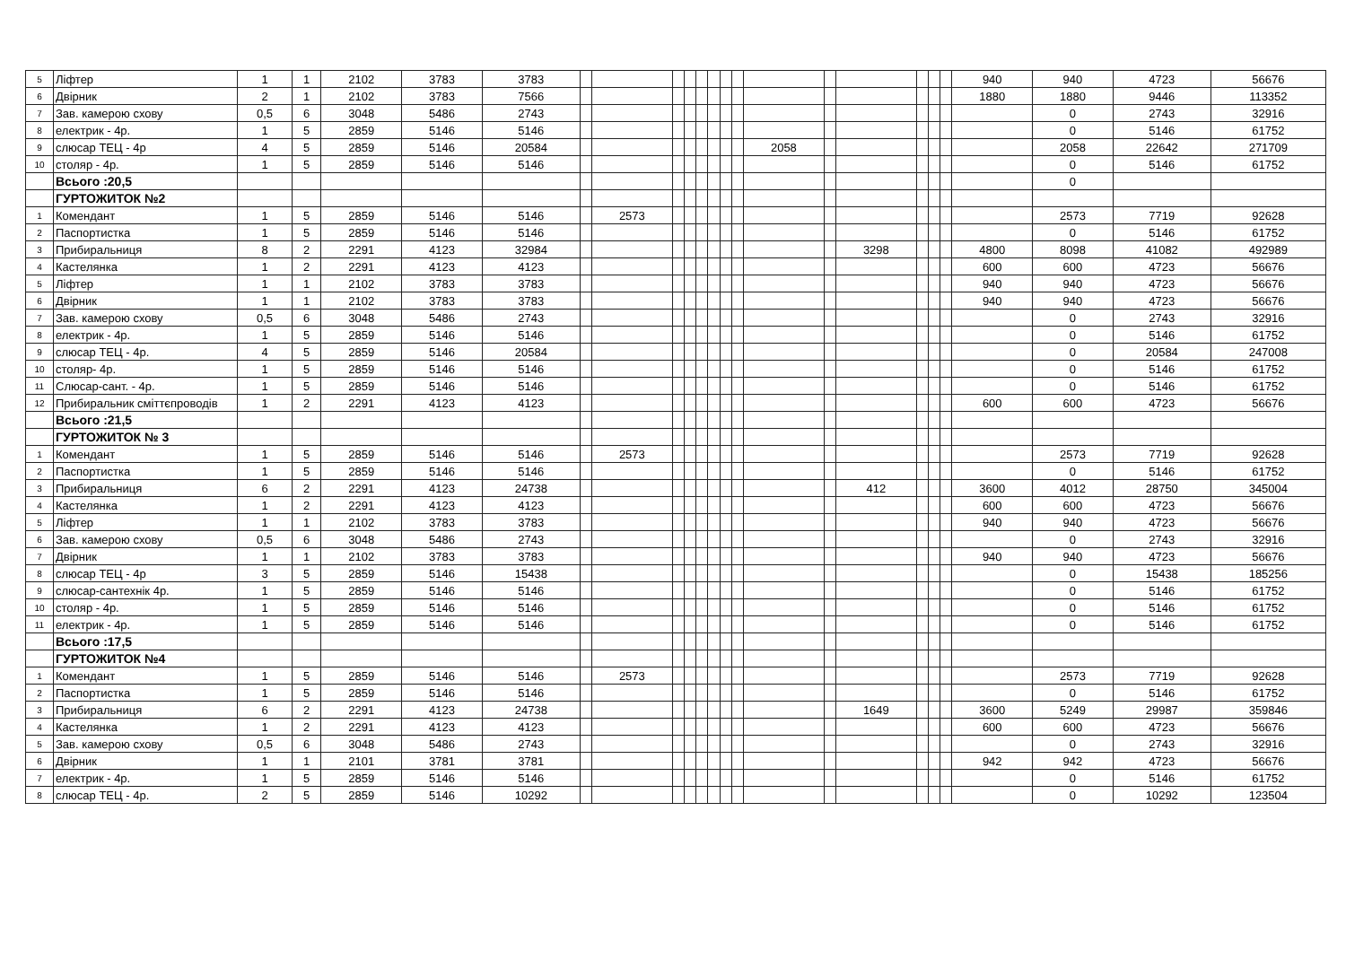| 5 | Ліфтер | 1 | 1 | 2102 | 3783 | 3783 | | | | | | | | | | | | | | | 940 | 940 | 4723 | 56676 |
| 6 | Двірник | 2 | 1 | 2102 | 3783 | 7566 | | | | | | | | | | | | | | | 1880 | 1880 | 9446 | 113352 |
| 7 | Зав. камерою схову | 0,5 | 6 | 3048 | 5486 | 2743 | | | | | | | | | | | | | | | | 0 | 2743 | 32916 |
| 8 | електрик - 4р. | 1 | 5 | 2859 | 5146 | 5146 | | | | | | | | | | | | | | | | 0 | 5146 | 61752 |
| 9 | слюсар ТЕЦ - 4р | 4 | 5 | 2859 | 5146 | 20584 | | | | | | | | | 2058 | | | | | | | 2058 | 22642 | 271709 |
| 10 | столяр - 4р. | 1 | 5 | 2859 | 5146 | 5146 | | | | | | | | | | | | | | | | 0 | 5146 | 61752 |
| | Всього :20,5 | | | | | | | | | | | | | | | | | | | | | 0 | | |
| | ГУРТОЖИТОК №2 | | | | | | | | | | | | | | | | | | | | | | | |
| 1 | Комендант | 1 | 5 | 2859 | 5146 | 5146 | | 2573 | | | | | | | | | | | | | | 2573 | 7719 | 92628 |
| 2 | Паспортистка | 1 | 5 | 2859 | 5146 | 5146 | | | | | | | | | | | | | | | | 0 | 5146 | 61752 |
| 3 | Прибиральниця | 8 | 2 | 2291 | 4123 | 32984 | | | | | | | | | | | 3298 | | | | 4800 | 8098 | 41082 | 492989 |
| 4 | Кастелянка | 1 | 2 | 2291 | 4123 | 4123 | | | | | | | | | | | | | | | 600 | 600 | 4723 | 56676 |
| 5 | Ліфтер | 1 | 1 | 2102 | 3783 | 3783 | | | | | | | | | | | | | | | 940 | 940 | 4723 | 56676 |
| 6 | Двірник | 1 | 1 | 2102 | 3783 | 3783 | | | | | | | | | | | | | | | 940 | 940 | 4723 | 56676 |
| 7 | Зав. камерою схову | 0,5 | 6 | 3048 | 5486 | 2743 | | | | | | | | | | | | | | | | 0 | 2743 | 32916 |
| 8 | електрик - 4р. | 1 | 5 | 2859 | 5146 | 5146 | | | | | | | | | | | | | | | | 0 | 5146 | 61752 |
| 9 | слюсар ТЕЦ - 4р. | 4 | 5 | 2859 | 5146 | 20584 | | | | | | | | | | | | | | | | 0 | 20584 | 247008 |
| 10 | столяр- 4р. | 1 | 5 | 2859 | 5146 | 5146 | | | | | | | | | | | | | | | | 0 | 5146 | 61752 |
| 11 | Слюсар-сант. - 4р. | 1 | 5 | 2859 | 5146 | 5146 | | | | | | | | | | | | | | | | 0 | 5146 | 61752 |
| 12 | Прибиральник сміттєпроводів | 1 | 2 | 2291 | 4123 | 4123 | | | | | | | | | | | | | | | 600 | 600 | 4723 | 56676 |
| | Всього :21,5 | | | | | | | | | | | | | | | | | | | | | | | |
| | ГУРТОЖИТОК № 3 | | | | | | | | | | | | | | | | | | | | | | | |
| 1 | Комендант | 1 | 5 | 2859 | 5146 | 5146 | | 2573 | | | | | | | | | | | | | | 2573 | 7719 | 92628 |
| 2 | Паспортистка | 1 | 5 | 2859 | 5146 | 5146 | | | | | | | | | | | | | | | | 0 | 5146 | 61752 |
| 3 | Прибиральниця | 6 | 2 | 2291 | 4123 | 24738 | | | | | | | | | | | 412 | | | | 3600 | 4012 | 28750 | 345004 |
| 4 | Кастелянка | 1 | 2 | 2291 | 4123 | 4123 | | | | | | | | | | | | | | | 600 | 600 | 4723 | 56676 |
| 5 | Ліфтер | 1 | 1 | 2102 | 3783 | 3783 | | | | | | | | | | | | | | | 940 | 940 | 4723 | 56676 |
| 6 | Зав. камерою схову | 0,5 | 6 | 3048 | 5486 | 2743 | | | | | | | | | | | | | | | | 0 | 2743 | 32916 |
| 7 | Двірник | 1 | 1 | 2102 | 3783 | 3783 | | | | | | | | | | | | | | | 940 | 940 | 4723 | 56676 |
| 8 | слюсар ТЕЦ - 4р | 3 | 5 | 2859 | 5146 | 15438 | | | | | | | | | | | | | | | | 0 | 15438 | 185256 |
| 9 | слюсар-сантехнік 4р. | 1 | 5 | 2859 | 5146 | 5146 | | | | | | | | | | | | | | | | 0 | 5146 | 61752 |
| 10 | столяр - 4р. | 1 | 5 | 2859 | 5146 | 5146 | | | | | | | | | | | | | | | | 0 | 5146 | 61752 |
| 11 | електрик - 4р. | 1 | 5 | 2859 | 5146 | 5146 | | | | | | | | | | | | | | | | 0 | 5146 | 61752 |
| | Всього :17,5 | | | | | | | | | | | | | | | | | | | | | | | |
| | ГУРТОЖИТОК №4 | | | | | | | | | | | | | | | | | | | | | | | |
| 1 | Комендант | 1 | 5 | 2859 | 5146 | 5146 | | 2573 | | | | | | | | | | | | | | 2573 | 7719 | 92628 |
| 2 | Паспортистка | 1 | 5 | 2859 | 5146 | 5146 | | | | | | | | | | | | | | | | 0 | 5146 | 61752 |
| 3 | Прибиральниця | 6 | 2 | 2291 | 4123 | 24738 | | | | | | | | | | | 1649 | | | | 3600 | 5249 | 29987 | 359846 |
| 4 | Кастелянка | 1 | 2 | 2291 | 4123 | 4123 | | | | | | | | | | | | | | | 600 | 600 | 4723 | 56676 |
| 5 | Зав. камерою схову | 0,5 | 6 | 3048 | 5486 | 2743 | | | | | | | | | | | | | | | | 0 | 2743 | 32916 |
| 6 | Двірник | 1 | 1 | 2101 | 3781 | 3781 | | | | | | | | | | | | | | | 942 | 942 | 4723 | 56676 |
| 7 | електрик - 4р. | 1 | 5 | 2859 | 5146 | 5146 | | | | | | | | | | | | | | | | 0 | 5146 | 61752 |
| 8 | слюсар ТЕЦ - 4р. | 2 | 5 | 2859 | 5146 | 10292 | | | | | | | | | | | | | | | | 0 | 10292 | 123504 |